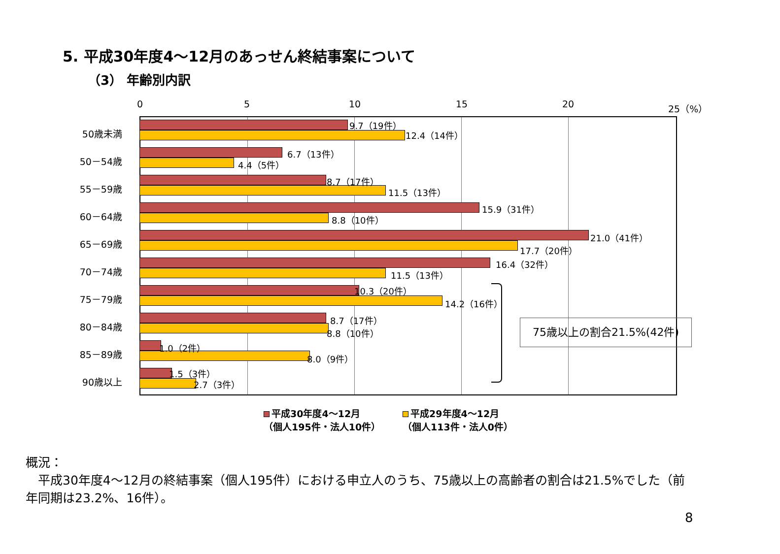5. 平成30年度4～12月のあっせん終結事案について
（3） 年齢別内訳
0 5 10 15 20 25（%）
50歳未満
9.7（19件）
12.4（14件）
50－54歳
6.7（13件）
4.4（5件）
55－59歳
8.7（17件）
11.5（13件）
60－64歳
15.9（31件）
8.8（10件）
65－69歳
21.0（41件）
17.7（20件）
70－74歳
16.4（32件）
11.5（13件）
75－79歳
10.3（20件）
14.2（16件）
80－84歳
8.7（17件）
8.8（10件）
85－89歳
1.0（2件）
8.0（9件）
90歳以上
1.5（3件）
2.7（3件）
75歳以上の割合21.5%(42件)
平成30年度4～12月
（個人195件・法人10件）
平成29年度4～12月
（個人113件・法人0件）
概況：
　平成30年度4～12月の終結事案（個人195件）における申立人のうち、75歳以上の高齢者の割合は21.5%でした（前年同期は23.2%、16件）。
8